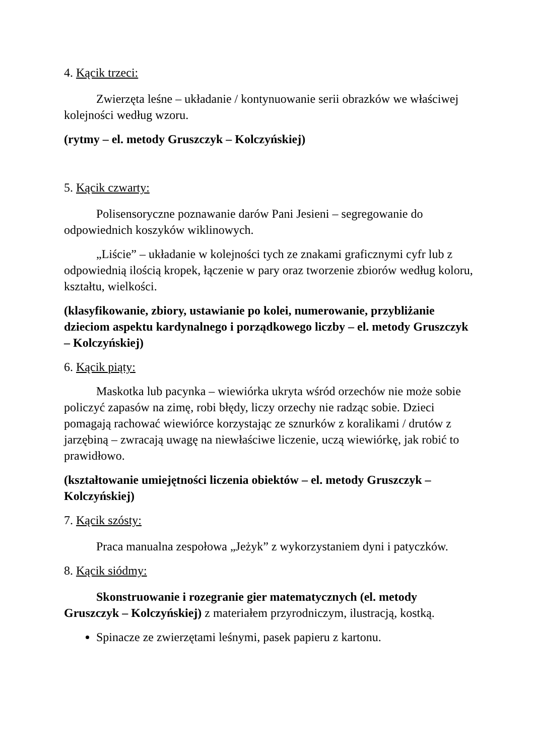4. Kącik trzeci:
Zwierzęta leśne – układanie / kontynuowanie serii obrazków we właściwej kolejności według wzoru.
(rytmy – el. metody Gruszczyk – Kolczyńskiej)
5. Kącik czwarty:
Polisensoryczne poznawanie darów Pani Jesieni – segregowanie do odpowiednich koszyków wiklinowych.
„Liście” – układanie w kolejności tych ze znakami graficznymi cyfr lub z odpowiednią ilością kropek, łączenie w pary oraz tworzenie zbiorów według koloru, kształtu, wielkości.
(klasyfikowanie, zbiory, ustawianie po kolei, numerowanie, przybliżanie dzieciom aspektu kardynalnego i porządkowego liczby – el. metody Gruszczyk – Kolczyńskiej)
6. Kącik piąty:
Maskotka lub pacynka – wiewiórka ukryta wśród orzechów nie może sobie policzyć zapasów na zimę, robi błędy, liczy orzechy nie radząc sobie. Dzieci pomagają rachować wiewiórce korzystając ze sznurków z koralikami / drutów z jarzębiną – zwracają uwagę na niewłaściwe liczenie, uczą wiewiórkę, jak robić to prawidłowo.
(kształtowanie umiejętności liczenia obiektów – el. metody Gruszczyk – Kolczyńskiej)
7. Kącik szósty:
Praca manualna zespołowa „Jeżyk” z wykorzystaniem dyni i patyczków.
8. Kącik siódmy:
Skonstruowanie i rozegranie gier matematycznych (el. metody Gruszczyk – Kolczyńskiej) z materiałem przyrodniczym, ilustracją, kostką.
Spinacze ze zwierzętami leśnymi, pasek papieru z kartonu.